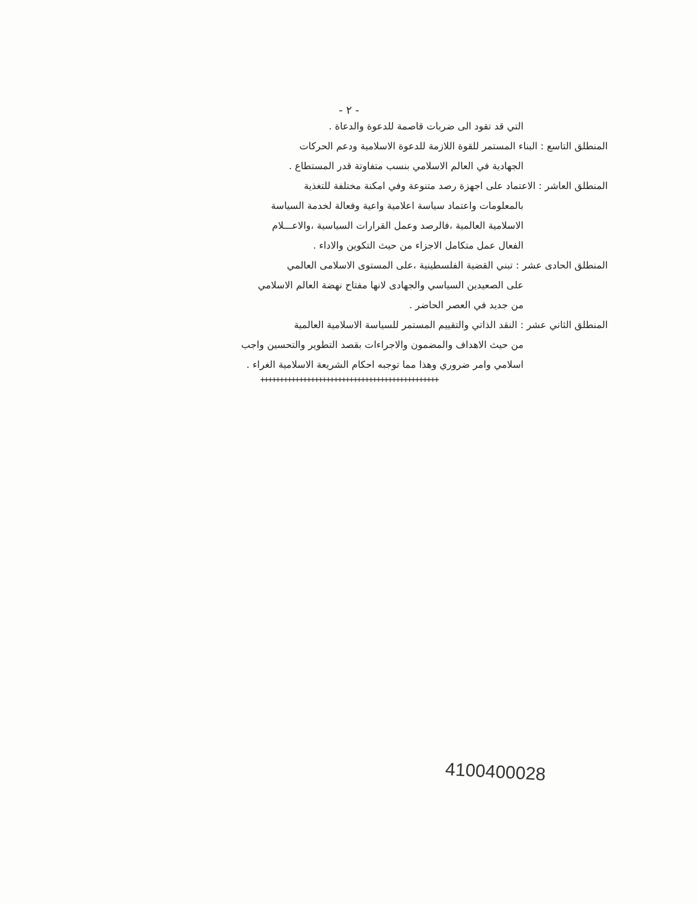- ٢ -
التي قد تقود الى ضربات قاصمة للدعوة والدعاة .
المنطلق التاسع : البناء المستمر للقوة اللازمة للدعوة الاسلامية ودعم الحركات
الجهادية في العالم الاسلامي بنسب متفاوتة قدر المستطاع .
المنطلق العاشر : الاعتماد على اجهزة رصد متنوعة وفي امكنة مختلفة للتغذية
بالمعلومات واعتماد سياسة اعلامية واعية وفعالة لخدمة السياسة
الاسلامية العالمية ،فالرصد وعمل القرارات السياسية ،والاعـــلام
الفعال عمل متكامل الاجزاء من حيث التكوين والاداء .
المنطلق الحادى عشر : تبني القضية الفلسطينية ،على المستوى الاسلامى العالمي
على الصعيدين السياسي والجهادى لانها مفتاح نهضة العالم الاسلامي
من جديد في العصر الحاضر .
المنطلق الثاني عشر : النقد الذاتي والتقييم المستمر للسياسة الاسلامية العالمية
من حيث الاهداف والمضمون والاجراءات بقصد التطوير والتحسين واجب
اسلامي وامر ضروري وهذا مما توجبه احكام الشريعة الاسلامية الغراء .
++++++++++++++++++++++++++++++++++++++++++++++
4100400028